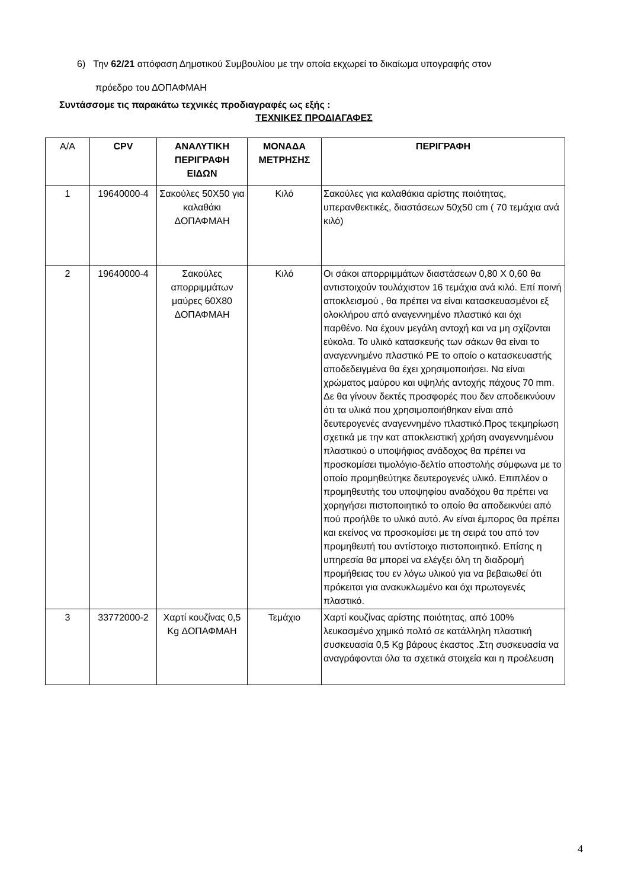6) Την 62/21 απόφαση Δημοτικού Συμβουλίου με την οποία εκχωρεί το δικαίωμα υπογραφής στον
πρόεδρο του ΔΟΠΑΦΜΑΗ
Συντάσσομε τις παρακάτω τεχνικές προδιαγραφές ως εξής :
ΤΕΧΝΙΚΕΣ ΠΡΟΔΙΑΓΑΦΕΣ
| Α/Α | CPV | ΑΝΑΛΥΤΙΚΗ ΠΕΡΙΓΡΑΦΗ ΕΙΔΩΝ | ΜΟΝΑΔΑ ΜΕΤΡΗΣΗΣ | ΠΕΡΙΓΡΑΦΗ |
| --- | --- | --- | --- | --- |
| 1 | 19640000-4 | Σακούλες 50Χ50 για καλαθάκι ΔΟΠΑΦΜΑΗ | Κιλό | Σακούλες για καλαθάκια αρίστης ποιότητας, υπερανθεκτικές, διαστάσεων 50χ50 cm ( 70 τεμάχια ανά κιλό) |
| 2 | 19640000-4 | Σακούλες απορριμμάτων μαύρες 60Χ80 ΔΟΠΑΦΜΑΗ | Κιλό | Οι σάκοι απορριμμάτων διαστάσεων 0,80 Χ 0,60 θα αντιστοιχούν τουλάχιστον 16 τεμάχια ανά κιλό. Επί ποινή αποκλεισμού , θα πρέπει να είναι κατασκευασμένοι εξ ολοκλήρου από αναγεννημένο πλαστικό και όχι παρθένο. Να έχουν μεγάλη αντοχή και να μη σχίζονται εύκολα. Το υλικό κατασκευής των σάκων θα είναι το αναγεννημένο πλαστικό PE το οποίο ο κατασκευαστής αποδεδειγμένα θα έχει χρησιμοποιήσει. Να είναι χρώματος μαύρου και υψηλής αντοχής πάχους 70 mm. Δε θα γίνουν δεκτές προσφορές που δεν αποδεικνύουν ότι τα υλικά που χρησιμοποιήθηκαν είναι από δευτερογενές αναγεννημένο πλαστικό.Προς τεκμηρίωση σχετικά με την κατ αποκλειστική χρήση αναγεννημένου πλαστικού ο υποψήφιος ανάδοχος θα πρέπει να προσκομίσει τιμολόγιο-δελτίο αποστολής σύμφωνα με το οποίο προμηθεύτηκε δευτερογενές υλικό. Επιπλέον ο προμηθευτής του υποψηφίου αναδόχου θα πρέπει να χορηγήσει πιστοποιητικό το οποίο θα αποδεικνύει από πού προήλθε το υλικό αυτό. Αν είναι έμπορος θα πρέπει και εκείνος να προσκομίσει με τη σειρά του από τον προμηθευτή του αντίστοιχο πιστοποιητικό. Επίσης η υπηρεσία θα μπορεί να ελέγξει όλη τη διαδρομή προμήθειας του εν λόγω υλικού για να βεβαιωθεί ότι πρόκειται για ανακυκλωμένο και όχι πρωτογενές πλαστικό. |
| 3 | 33772000-2 | Χαρτί κουζίνας 0,5 Kg ΔΟΠΑΦΜΑΗ | Τεμάχιο | Χαρτί κουζίνας αρίστης ποιότητας, από 100% λευκασμένο χημικό πολτό σε κατάλληλη πλαστική συσκευασία 0,5 Kg βάρους έκαστος .Στη συσκευασία να αναγράφονται όλα τα σχετικά στοιχεία και η προέλευση |
4